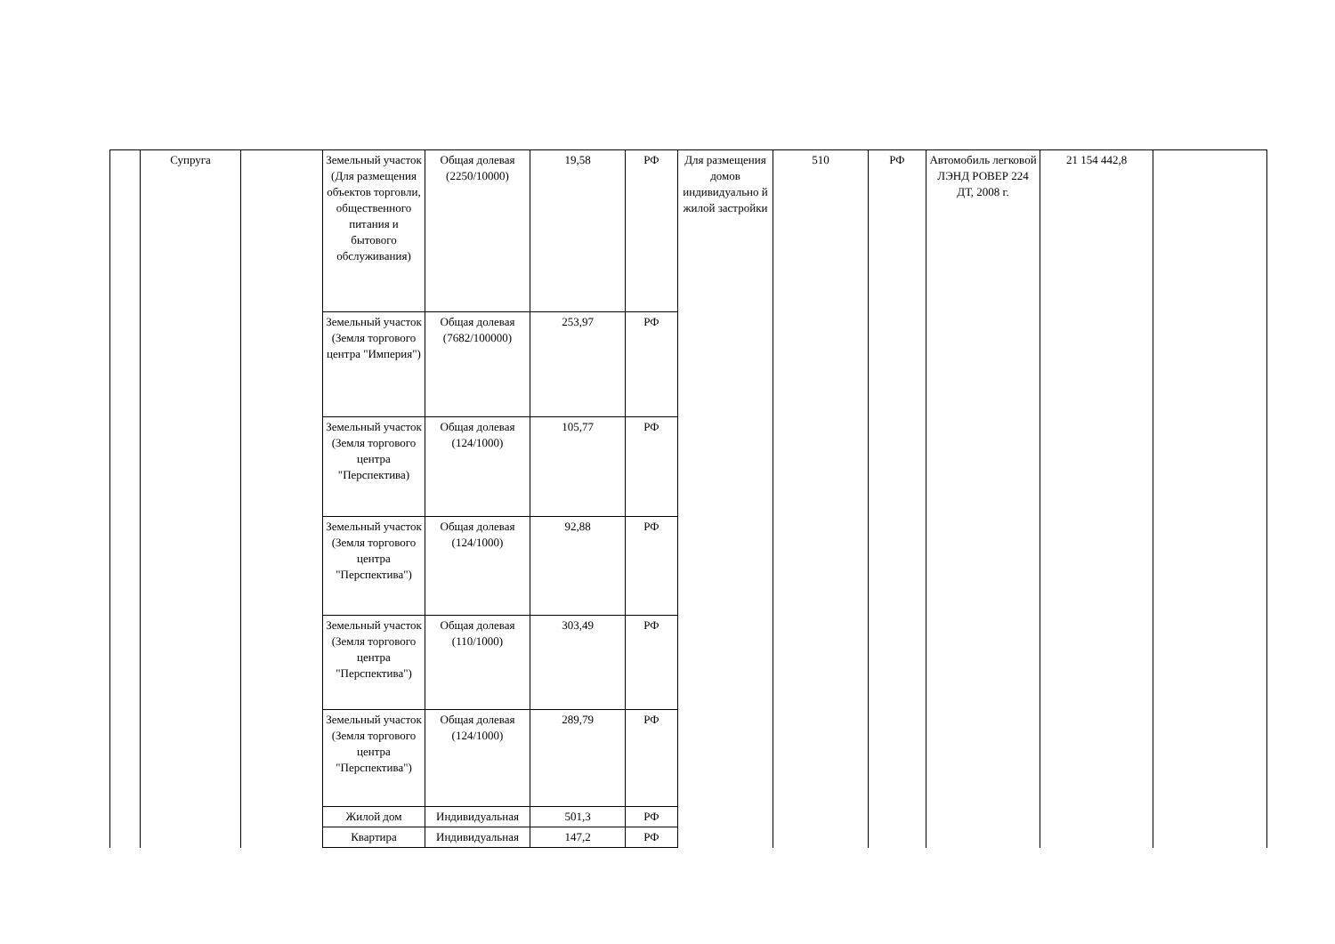| | Супруга | | Земельный участок (Для размещения объектов торговли, общественного питания и бытового обслуживания) | Общая долевая (2250/10000) | 19,58 | РФ | Для размещения домов индивидуально й жилой застройки | 510 | РФ | Автомобиль легковой ЛЭНД РОВЕР 224 ДТ, 2008 г. | 21 154 442,8 | |
| | | | Земельный участок (Земля торгового центра "Империя") | Общая долевая (7682/100000) | 253,97 | РФ | | | | | | |
| | | | Земельный участок (Земля торгового центра "Перспектива) | Общая долевая (124/1000) | 105,77 | РФ | | | | | | |
| | | | Земельный участок (Земля торгового центра "Перспектива") | Общая долевая (124/1000) | 92,88 | РФ | | | | | | |
| | | | Земельный участок (Земля торгового центра "Перспектива") | Общая долевая (110/1000) | 303,49 | РФ | | | | | | |
| | | | Земельный участок (Земля торгового центра "Перспектива") | Общая долевая (124/1000) | 289,79 | РФ | | | | | | |
| | | | Жилой дом | Индивидуальная | 501,3 | РФ | | | | | | |
| | | | Квартира | Индивидуальная | 147,2 | РФ | | | | | | |